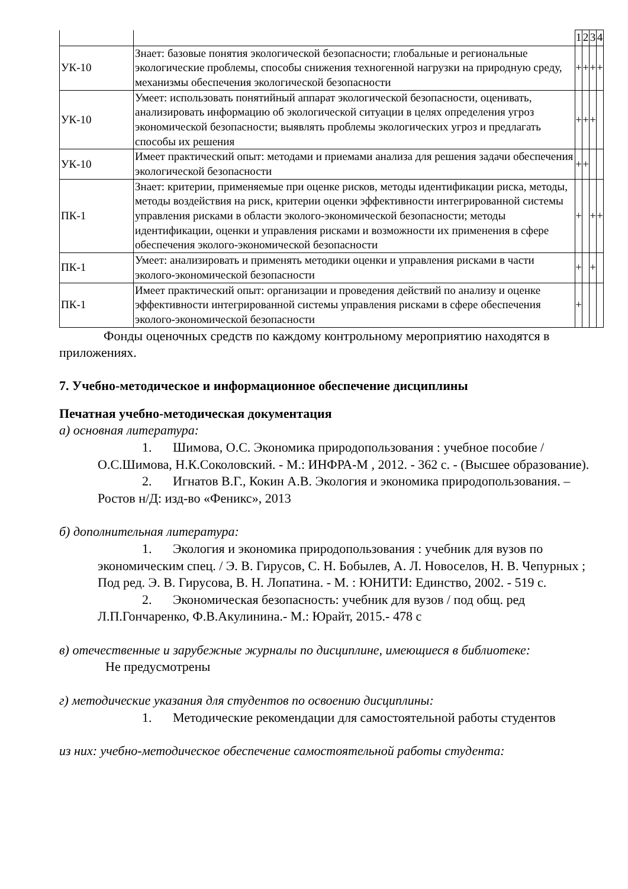| | | 1 | 2 | 3 | 4 |
| УК-10 | Знает: базовые понятия экологической безопасности; глобальные и региональные экологические проблемы, способы снижения техногенной нагрузки на природную среду, механизмы обеспечения экологической безопасности | + | + | + | + |
| УК-10 | Умеет: использовать понятийный аппарат экологической безопасности, оценивать, анализировать информацию об экологической ситуации в целях определения угроз экономической безопасности; выявлять проблемы экологических угроз и предлагать способы их решения | + | + | + | |
| УК-10 | Имеет практический опыт: методами и приемами анализа для решения задачи обеспечения экологической безопасности | + | + | | |
| ПК-1 | Знает: критерии, применяемые при оценке рисков, методы идентификации риска, методы, методы воздействия на риск, критерии оценки эффективности интегрированной системы управления рисками в области эколого-экономической безопасности; методы идентификации, оценки и управления рисками и возможности их применения в сфере обеспечения эколого-экономической безопасности | + | | + | + |
| ПК-1 | Умеет: анализировать и применять методики оценки и управления рисками в части эколого-экономической безопасности | + | | + | |
| ПК-1 | Имеет практический опыт: организации и проведения действий по анализу и оценке эффективности интегрированной системы управления рисками в сфере обеспечения эколого-экономической безопасности | + | | | |
Фонды оценочных средств по каждому контрольному мероприятию находятся в приложениях.
7. Учебно-методическое и информационное обеспечение дисциплины
Печатная учебно-методическая документация
а) основная литература:
1. Шимова, О.С. Экономика природопользования : учебное пособие /О.С.Шимова, Н.К.Соколовский. - М.: ИНФРА-М , 2012. - 362 с. - (Высшее образование).
2. Игнатов В.Г., Кокин А.В. Экология и экономика природопользования. – Ростов н/Д: изд-во «Феникс», 2013
б) дополнительная литература:
1. Экология и экономика природопользования : учебник для вузов по экономическим спец. / Э. В. Гирусов, С. Н. Бобылев, А. Л. Новоселов, Н. В. Чепурных ; Под ред. Э. В. Гирусова, В. Н. Лопатина. - М. : ЮНИТИ: Единство, 2002. - 519 с.
2. Экономическая безопасность: учебник для вузов / под общ. ред Л.П.Гончаренко, Ф.В.Акулинина.- М.: Юрайт, 2015.- 478 с
в) отечественные и зарубежные журналы по дисциплине, имеющиеся в библиотеке:
Не предусмотрены
г) методические указания для студентов по освоению дисциплины:
1. Методические рекомендации для самостоятельной работы студентов
из них: учебно-методическое обеспечение самостоятельной работы студента: